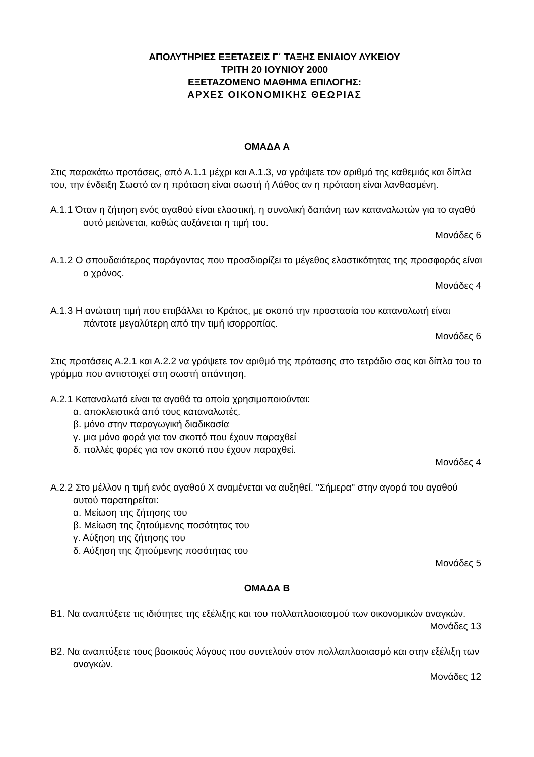ΑΠΟΛΥΤΗΡΙΕΣ ΕΞΕΤΑΣΕΙΣ Γ΄ ΤΑΞΗΣ ΕΝΙΑΙΟΥ ΛΥΚΕΙΟΥ
ΤΡΙΤΗ 20 ΙΟΥΝΙΟΥ 2000
ΕΞΕΤΑΖΟΜΕΝΟ ΜΑΘΗΜΑ ΕΠΙΛΟΓΗΣ:
ΑΡΧΕΣ ΟΙΚΟΝΟΜΙΚΗΣ ΘΕΩΡΙΑΣ
ΟΜΑΔΑ Α
Στις παρακάτω προτάσεις, από Α.1.1 μέχρι και Α.1.3, να γράψετε τον αριθμό της καθεμιάς και δίπλα του, την ένδειξη Σωστό αν η πρόταση είναι σωστή ή Λάθος αν η πρόταση είναι λανθασμένη.
Α.1.1 Όταν η ζήτηση ενός αγαθού είναι ελαστική, η συνολική δαπάνη των καταναλωτών για το αγαθό αυτό μειώνεται, καθώς αυξάνεται η τιμή του.
Μονάδες 6
Α.1.2 Ο σπουδαιότερος παράγοντας που προσδιορίζει το μέγεθος ελαστικότητας της προσφοράς είναι ο χρόνος.
Μονάδες 4
Α.1.3 Η ανώτατη τιμή που επιβάλλει το Κράτος, με σκοπό την προστασία του καταναλωτή είναι πάντοτε μεγαλύτερη από την τιμή ισορροπίας.
Μονάδες 6
Στις προτάσεις Α.2.1 και Α.2.2 να γράψετε τον αριθμό της πρότασης στο τετράδιο σας και δίπλα του το γράμμα που αντιστοιχεί στη σωστή απάντηση.
Α.2.1 Καταναλωτά είναι τα αγαθά τα οποία χρησιμοποιούνται:
α. αποκλειστικά από τους καταναλωτές.
β. μόνο στην παραγωγική διαδικασία
γ. μια μόνο φορά για τον σκοπό που έχουν παραχθεί
δ. πολλές φορές για τον σκοπό που έχουν παραχθεί.
Μονάδες 4
Α.2.2 Στο μέλλον η τιμή ενός αγαθού Χ αναμένεται να αυξηθεί. "Σήμερα" στην αγορά του αγαθού αυτού παρατηρείται:
α. Μείωση της ζήτησης του
β. Μείωση της ζητούμενης ποσότητας του
γ. Αύξηση της ζήτησης του
δ. Αύξηση της ζητούμενης ποσότητας του
Μονάδες 5
ΟΜΑΔΑ Β
Β1. Να αναπτύξετε τις ιδιότητες της εξέλιξης και του πολλαπλασιασμού των οικονομικών αναγκών.
Μονάδες 13
Β2. Να αναπτύξετε τους βασικούς λόγους που συντελούν στον πολλαπλασιασμό και στην εξέλιξη των αναγκών.
Μονάδες 12